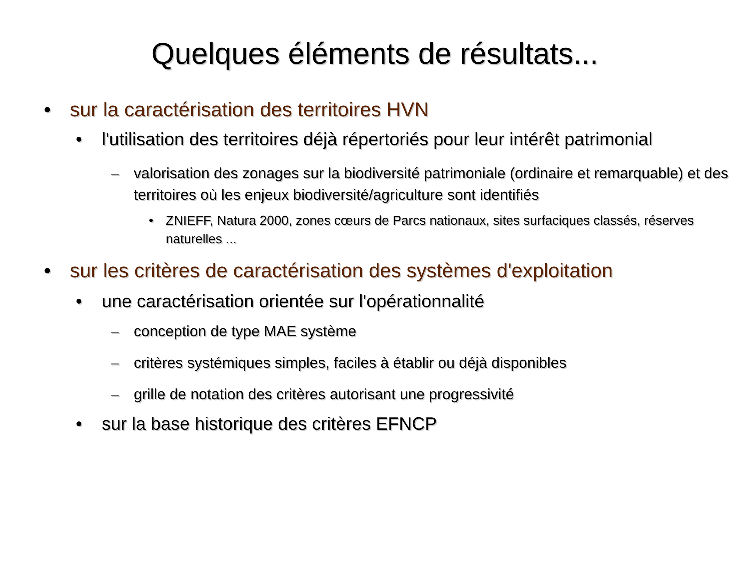Quelques éléments de résultats...
• sur la caractérisation des territoires HVN
• l'utilisation des territoires déjà répertoriés pour leur intérêt patrimonial
– valorisation des zonages sur la biodiversité patrimoniale (ordinaire et remarquable) et des territoires où les enjeux biodiversité/agriculture sont identifiés
• ZNIEFF, Natura 2000, zones cœurs de Parcs nationaux, sites surfaciques classés, réserves naturelles ...
• sur les critères de caractérisation des systèmes d'exploitation
• une caractérisation orientée sur l'opérationnalité
– conception de type MAE système
– critères systémiques simples, faciles à établir ou déjà disponibles
– grille de notation des critères autorisant une progressivité
• sur la base historique des critères EFNCP